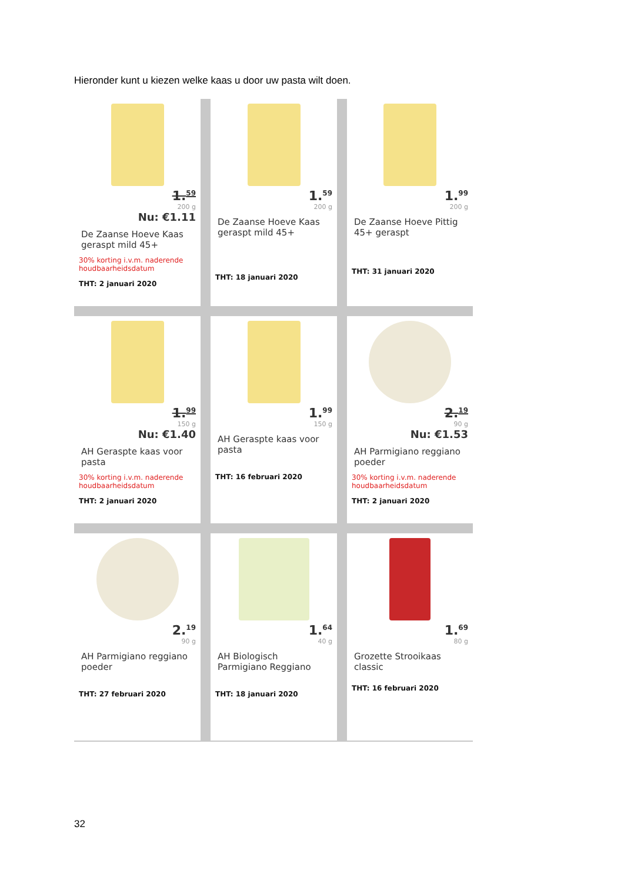Hieronder kunt u kiezen welke kaas u door uw pasta wilt doen.
1.<sup>59</sup>
200 g
Nu: €1.11
De Zaanse Hoeve Kaas geraspt mild 45+
30% korting i.v.m. naderende houdbaarheidsdatum
THT: 2 januari 2020
1.<sup>59</sup>
200 g
De Zaanse Hoeve Kaas geraspt mild 45+
THT: 18 januari 2020
1.<sup>99</sup>
200 g
De Zaanse Hoeve Pittig 45+ geraspt
THT: 31 januari 2020
1.<sup>99</sup>
150 g
Nu: €1.40
AH Geraspte kaas voor pasta
30% korting i.v.m. naderende houdbaarheidsdatum
THT: 2 januari 2020
1.<sup>99</sup>
150 g
AH Geraspte kaas voor pasta
THT: 16 februari 2020
2.<sup>19</sup>
90 g
Nu: €1.53
AH Parmigiano reggiano poeder
30% korting i.v.m. naderende houdbaarheidsdatum
THT: 2 januari 2020
2.<sup>19</sup>
90 g
AH Parmigiano reggiano poeder
THT: 27 februari 2020
1.<sup>64</sup>
40 g
AH Biologisch Parmigiano Reggiano
THT: 18 januari 2020
1.<sup>69</sup>
80 g
Grozette Strooikaas classic
THT: 16 februari 2020
32